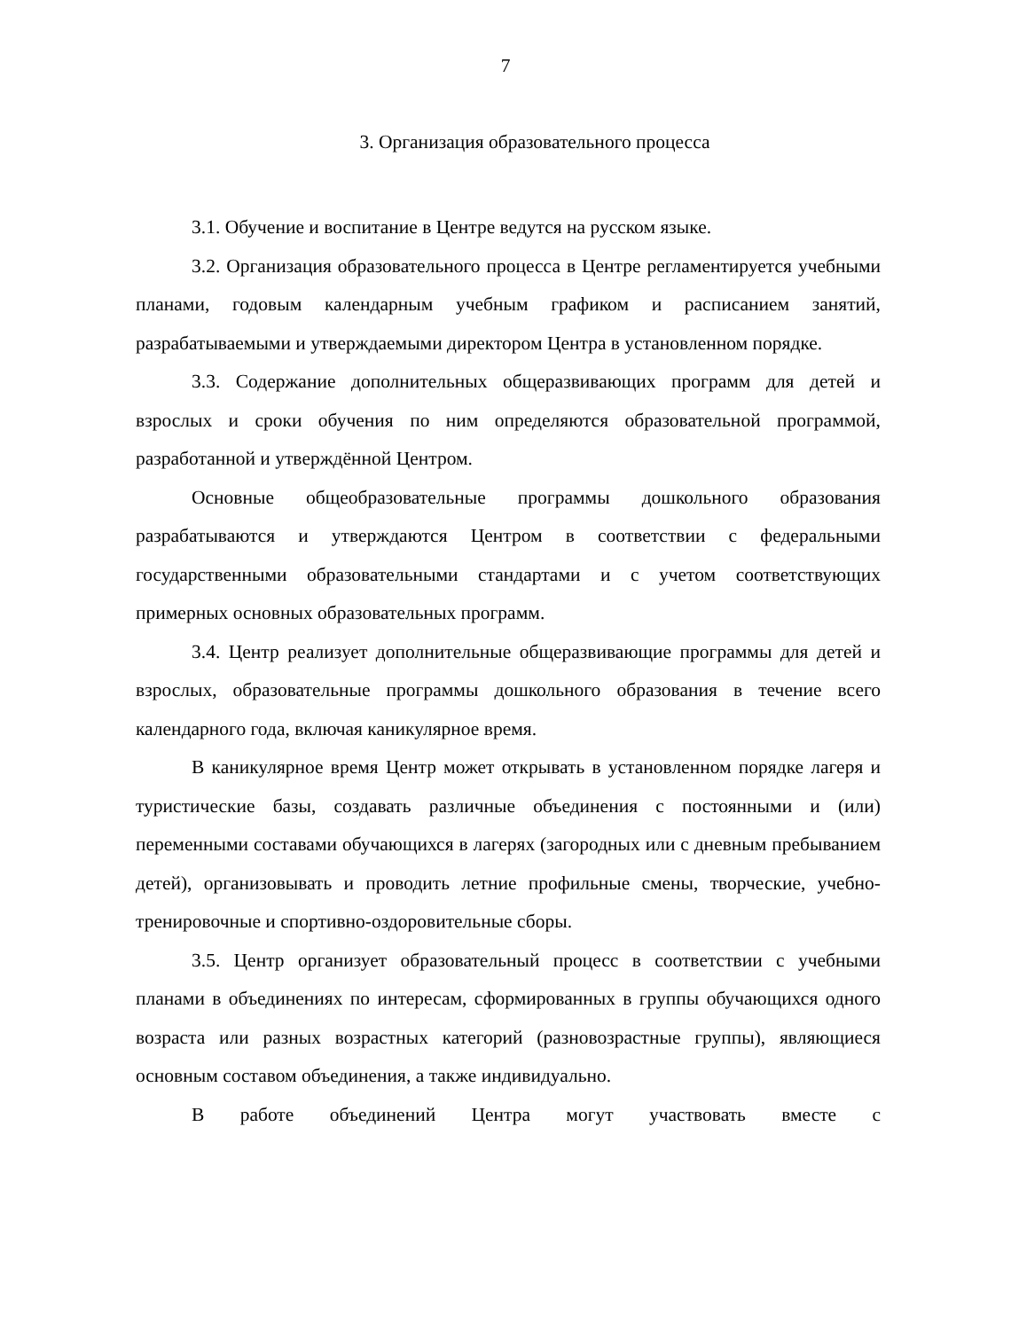7
3. Организация образовательного процесса
3.1. Обучение и воспитание в Центре ведутся на русском языке.
3.2. Организация образовательного процесса в Центре регламентируется учебными планами, годовым календарным учебным графиком и расписанием занятий, разрабатываемыми и утверждаемыми директором Центра в установленном порядке.
3.3. Содержание дополнительных общеразвивающих программ для детей и взрослых и сроки обучения по ним определяются образовательной программой, разработанной и утверждённой Центром.
Основные общеобразовательные программы дошкольного образования разрабатываются и утверждаются Центром в соответствии с федеральными государственными образовательными стандартами и с учетом соответствующих примерных основных образовательных программ.
3.4. Центр реализует дополнительные общеразвивающие программы для детей и взрослых, образовательные программы дошкольного образования в течение всего календарного года, включая каникулярное время.
В каникулярное время Центр может открывать в установленном порядке лагеря и туристические базы, создавать различные объединения с постоянными и (или) переменными составами обучающихся в лагерях (загородных или с дневным пребыванием детей), организовывать и проводить летние профильные смены, творческие, учебно-тренировочные и спортивно-оздоровительные сборы.
3.5. Центр организует образовательный процесс в соответствии с учебными планами в объединениях по интересам, сформированных в группы обучающихся одного возраста или разных возрастных категорий (разновозрастные группы), являющиеся основным составом объединения, а также индивидуально.
В работе объединений Центра могут участвовать вместе с